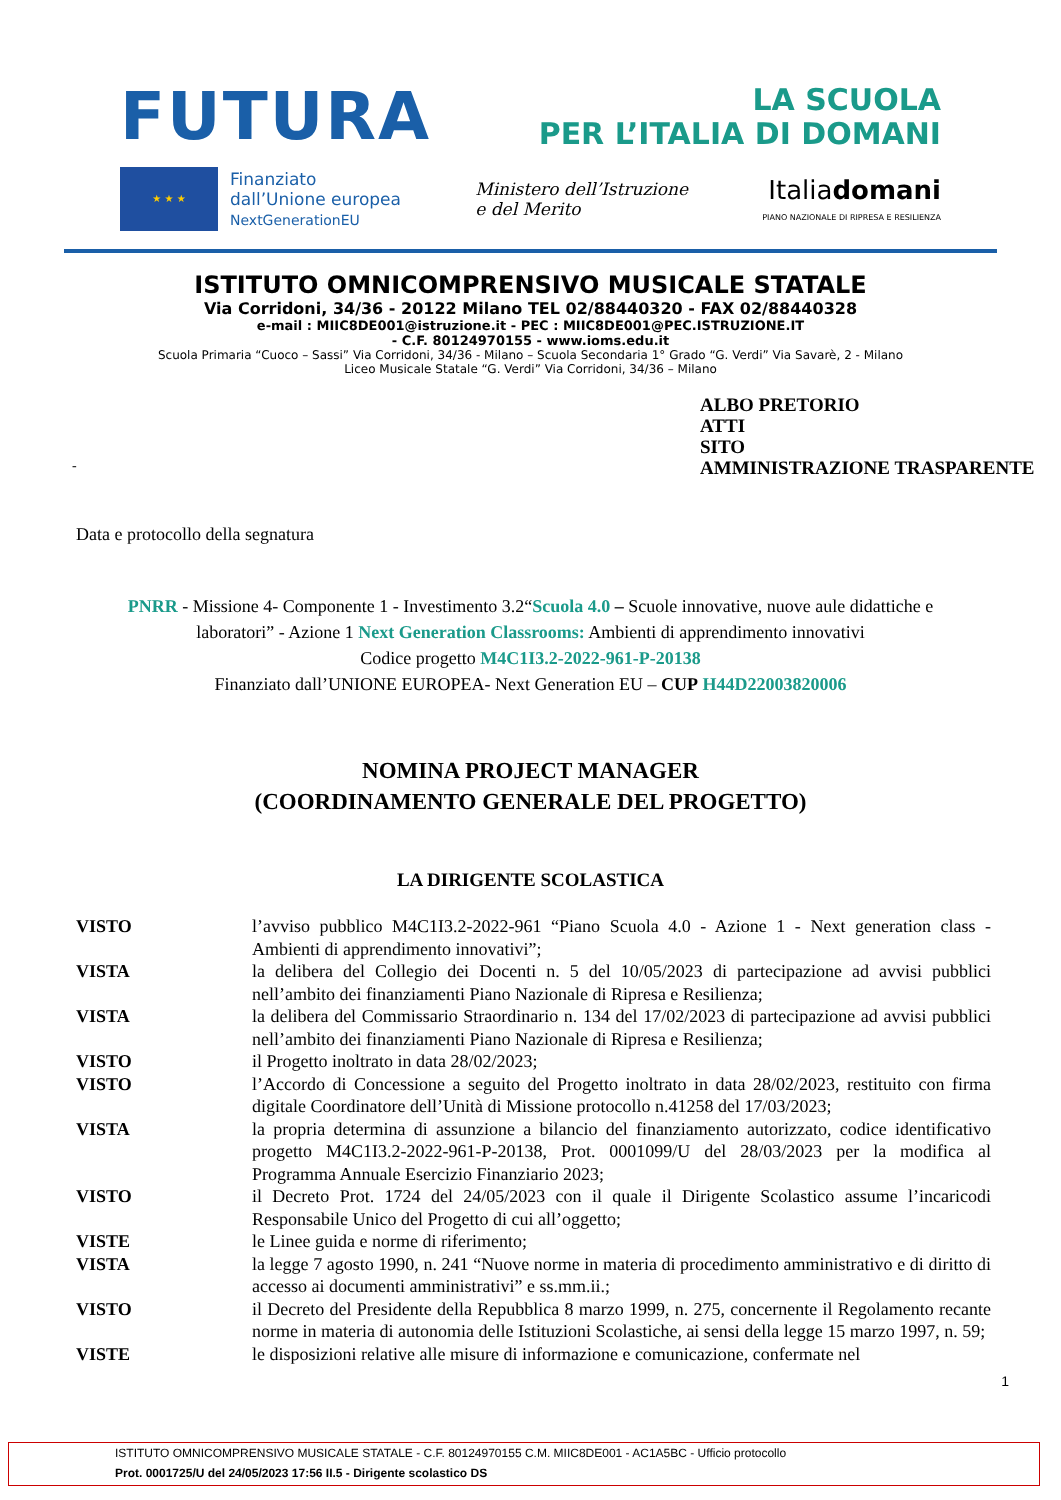FUTURA
LA SCUOLA
PER L’ITALIA DI DOMANI
★ ★ ★
Finanziato
dall’Unione europea
NextGenerationEU
Ministero dell’Istruzione
e del Merito
Italiadomani
PIANO NAZIONALE DI RIPRESA E RESILIENZA
ISTITUTO OMNICOMPRENSIVO MUSICALE STATALE
Via Corridoni, 34/36 - 20122 Milano TEL 02/88440320 - FAX 02/88440328
e-mail : MIIC8DE001@istruzione.it - PEC : MIIC8DE001@PEC.ISTRUZIONE.IT
- C.F. 80124970155 - www.ioms.edu.it
Scuola Primaria “Cuoco – Sassi” Via Corridoni, 34/36 - Milano – Scuola Secondaria 1° Grado “G. Verdi” Via Savarè, 2 - Milano
Liceo Musicale Statale “G. Verdi” Via Corridoni, 34/36 – Milano
ALBO PRETORIO
ATTI
SITO
AMMINISTRAZIONE TRASPARENTE
-
Data e protocollo della segnatura
PNRR - Missione 4- Componente 1 - Investimento 3.2“Scuola 4.0 – Scuole innovative, nuove aule didattiche e
laboratori” - Azione 1 Next Generation Classrooms: Ambienti di apprendimento innovativi
Codice progetto M4C1I3.2-2022-961-P-20138
Finanziato dall’UNIONE EUROPEA- Next Generation EU – CUP H44D22003820006
NOMINA PROJECT MANAGER
(COORDINAMENTO GENERALE DEL PROGETTO)
LA DIRIGENTE SCOLASTICA
VISTO l’avviso pubblico M4C1I3.2-2022-961 “Piano Scuola 4.0 - Azione 1 - Next generation class - Ambienti di apprendimento innovativi”;
VISTA la delibera del Collegio dei Docenti n. 5 del 10/05/2023 di partecipazione ad avvisi pubblici nell’ambito dei finanziamenti Piano Nazionale di Ripresa e Resilienza;
VISTA la delibera del Commissario Straordinario n. 134 del 17/02/2023 di partecipazione ad avvisi pubblici nell’ambito dei finanziamenti Piano Nazionale di Ripresa e Resilienza;
VISTO il Progetto inoltrato in data 28/02/2023;
VISTO l’Accordo di Concessione a seguito del Progetto inoltrato in data 28/02/2023, restituito con firma digitale Coordinatore dell’Unità di Missione protocollo n.41258 del 17/03/2023;
VISTA la propria determina di assunzione a bilancio del finanziamento autorizzato, codice identificativo progetto M4C1I3.2-2022-961-P-20138, Prot. 0001099/U del 28/03/2023 per la modifica al Programma Annuale Esercizio Finanziario 2023;
VISTO il Decreto Prot. 1724 del 24/05/2023 con il quale il Dirigente Scolastico assume l’incaricodi Responsabile Unico del Progetto di cui all’oggetto;
VISTE le Linee guida e norme di riferimento;
VISTA la legge 7 agosto 1990, n. 241 “Nuove norme in materia di procedimento amministrativo e di diritto di accesso ai documenti amministrativi” e ss.mm.ii.;
VISTO il Decreto del Presidente della Repubblica 8 marzo 1999, n. 275, concernente il Regolamento recante norme in materia di autonomia delle Istituzioni Scolastiche, ai sensi della legge 15 marzo 1997, n. 59;
VISTE le disposizioni relative alle misure di informazione e comunicazione, confermate nel
1
ISTITUTO OMNICOMPRENSIVO MUSICALE STATALE - C.F. 80124970155 C.M. MIIC8DE001 - AC1A5BC - Ufficio protocollo
Prot. 0001725/U del 24/05/2023 17:56 II.5 - Dirigente scolastico DS